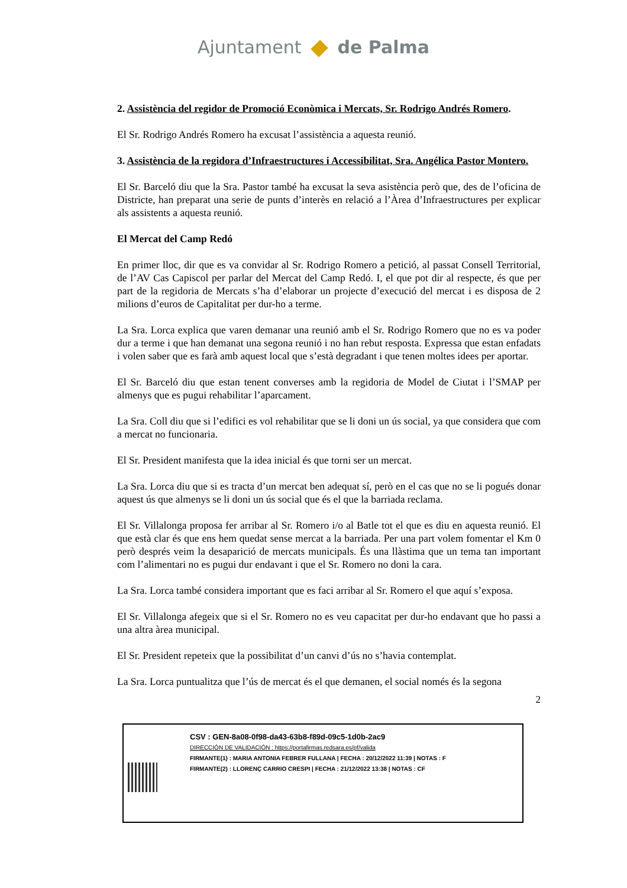Ajuntament de Palma
2. Assistència del regidor de Promoció Econòmica i Mercats, Sr. Rodrigo Andrés Romero.
El Sr. Rodrigo Andrés Romero ha excusat l’assistència a aquesta reunió.
3. Assistència de la regidora d’Infraestructures i Accessibilitat, Sra. Angélica Pastor Montero.
El Sr. Barceló diu que la Sra. Pastor també ha excusat la seva asistència però que, des de l’oficina de Districte, han preparat una serie de punts d’interès en relació a l’Àrea d’Infraestructures per explicar als assistents a aquesta reunió.
El Mercat del Camp Redó
En primer lloc, dir que es va convidar al Sr. Rodrigo Romero a petició, al passat Consell Territorial, de l’AV Cas Capiscol per parlar del Mercat del Camp Redó. I, el que pot dir al respecte, és que per part de la regidoria de Mercats s’ha d’elaborar un projecte d’execució del mercat i es disposa de 2 milions d’euros de Capitalitat per dur-ho a terme.
La Sra. Lorca explica que varen demanar una reunió amb el Sr. Rodrigo Romero que no es va poder dur a terme i que han demanat una segona reunió i no han rebut resposta. Expressa que estan enfadats i volen saber que es farà amb aquest local que s’està degradant i que tenen moltes idees per aportar.
El Sr. Barceló diu que estan tenent converses amb la regidoria de Model de Ciutat i l’SMAP per almenys que es pugui rehabilitar l’aparcament.
La Sra. Coll diu que si l’edifici es vol rehabilitar que se li doni un ús social, ya que considera que com a mercat no funcionaria.
El Sr. President manifesta que la idea inicial és que torni ser un mercat.
La Sra. Lorca diu que si es tracta d’un mercat ben adequat sí, però en el cas que no se li pogués donar aquest ús que almenys se li doni un ús social que és el que la barriada reclama.
El Sr. Villalonga proposa fer arribar al Sr. Romero i/o al Batle tot el que es diu en aquesta reunió. El que està clar és que ens hem quedat sense mercat a la barriada. Per una part volem fomentar el Km 0 però després veim la desaparició de mercats municipals. És una llàstima que un tema tan important com l’alimentari no es pugui dur endavant i que el Sr. Romero no doni la cara.
La Sra. Lorca també considera important que es faci arribar al Sr. Romero el que aquí s’exposa.
El Sr. Villalonga afegeix que si el Sr. Romero no es veu capacitat per dur-ho endavant que ho passi a una altra àrea municipal.
El Sr. President repeteix que la possibilitat d’un canvi d’ús no s’havia contemplat.
La Sra. Lorca puntualitza que l’ús de mercat és el que demanen, el social només és la segona
2
CSV : GEN-8a08-0f98-da43-63b8-f89d-09c5-1d0b-2ac9
DIRECCIÓN DE VALIDACIÓN : https://portafirmas.redsara.es/pf/valida
FIRMANTE(1) : MARIA ANTONIA FEBRER FULLANA | FECHA : 20/12/2022 11:39 | NOTAS : F
FIRMANTE(2) : LLORENÇ CARRIO CRESPI | FECHA : 21/12/2022 13:38 | NOTAS : CF